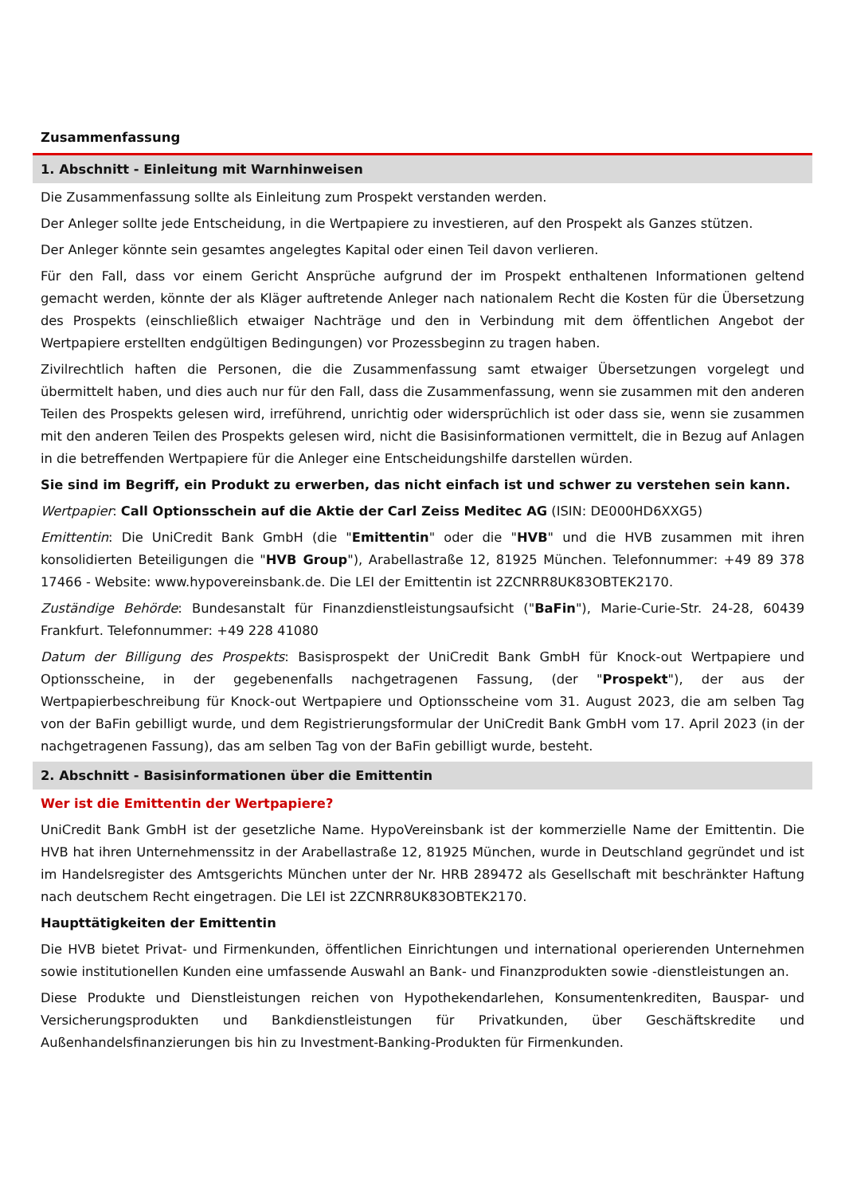Zusammenfassung
1. Abschnitt - Einleitung mit Warnhinweisen
Die Zusammenfassung sollte als Einleitung zum Prospekt verstanden werden.
Der Anleger sollte jede Entscheidung, in die Wertpapiere zu investieren, auf den Prospekt als Ganzes stützen.
Der Anleger könnte sein gesamtes angelegtes Kapital oder einen Teil davon verlieren.
Für den Fall, dass vor einem Gericht Ansprüche aufgrund der im Prospekt enthaltenen Informationen geltend gemacht werden, könnte der als Kläger auftretende Anleger nach nationalem Recht die Kosten für die Übersetzung des Prospekts (einschließlich etwaiger Nachträge und den in Verbindung mit dem öffentlichen Angebot der Wertpapiere erstellten endgültigen Bedingungen) vor Prozessbeginn zu tragen haben.
Zivilrechtlich haften die Personen, die die Zusammenfassung samt etwaiger Übersetzungen vorgelegt und übermittelt haben, und dies auch nur für den Fall, dass die Zusammenfassung, wenn sie zusammen mit den anderen Teilen des Prospekts gelesen wird, irreführend, unrichtig oder widersprüchlich ist oder dass sie, wenn sie zusammen mit den anderen Teilen des Prospekts gelesen wird, nicht die Basisinformationen vermittelt, die in Bezug auf Anlagen in die betreffenden Wertpapiere für die Anleger eine Entscheidungshilfe darstellen würden.
Sie sind im Begriff, ein Produkt zu erwerben, das nicht einfach ist und schwer zu verstehen sein kann.
Wertpapier: Call Optionsschein auf die Aktie der Carl Zeiss Meditec AG (ISIN: DE000HD6XXG5)
Emittentin: Die UniCredit Bank GmbH (die "Emittentin" oder die "HVB" und die HVB zusammen mit ihren konsolidierten Beteiligungen die "HVB Group"), Arabellastraße 12, 81925 München. Telefonnummer: +49 89 378 17466 - Website: www.hypovereinsbank.de. Die LEI der Emittentin ist 2ZCNRR8UK83OBTEK2170.
Zuständige Behörde: Bundesanstalt für Finanzdienstleistungsaufsicht ("BaFin"), Marie-Curie-Str. 24-28, 60439 Frankfurt. Telefonnummer: +49 228 41080
Datum der Billigung des Prospekts: Basisprospekt der UniCredit Bank GmbH für Knock-out Wertpapiere und Optionsscheine, in der gegebenenfalls nachgetragenen Fassung, (der "Prospekt"), der aus der Wertpapierbeschreibung für Knock-out Wertpapiere und Optionsscheine vom 31. August 2023, die am selben Tag von der BaFin gebilligt wurde, und dem Registrierungsformular der UniCredit Bank GmbH vom 17. April 2023 (in der nachgetragenen Fassung), das am selben Tag von der BaFin gebilligt wurde, besteht.
2. Abschnitt - Basisinformationen über die Emittentin
Wer ist die Emittentin der Wertpapiere?
UniCredit Bank GmbH ist der gesetzliche Name. HypoVereinsbank ist der kommerzielle Name der Emittentin. Die HVB hat ihren Unternehmenssitz in der Arabellastraße 12, 81925 München, wurde in Deutschland gegründet und ist im Handelsregister des Amtsgerichts München unter der Nr. HRB 289472 als Gesellschaft mit beschränkter Haftung nach deutschem Recht eingetragen. Die LEI ist 2ZCNRR8UK83OBTEK2170.
Haupttätigkeiten der Emittentin
Die HVB bietet Privat- und Firmenkunden, öffentlichen Einrichtungen und international operierenden Unternehmen sowie institutionellen Kunden eine umfassende Auswahl an Bank- und Finanzprodukten sowie -dienstleistungen an.
Diese Produkte und Dienstleistungen reichen von Hypothekendarlehen, Konsumentenkrediten, Bauspar- und Versicherungsprodukten und Bankdienstleistungen für Privatkunden, über Geschäftskredite und Außenhandelsfinanzierungen bis hin zu Investment-Banking-Produkten für Firmenkunden.